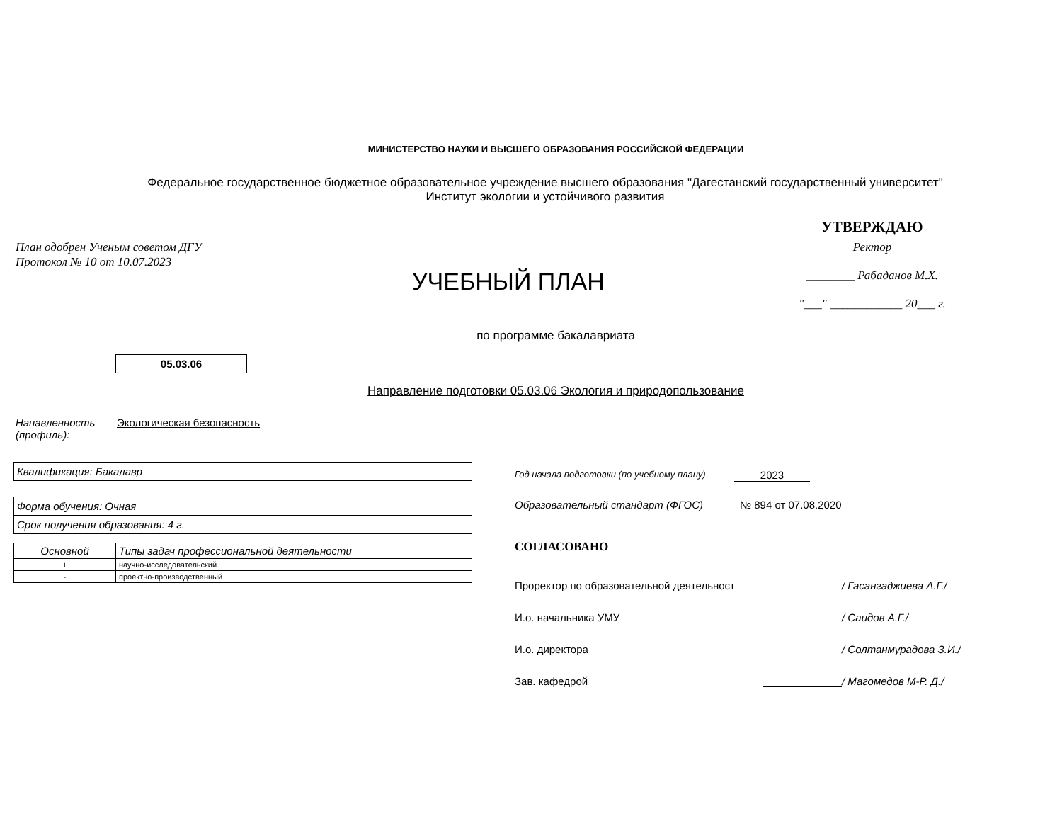МИНИСТЕРСТВО НАУКИ И ВЫСШЕГО ОБРАЗОВАНИЯ РОССИЙСКОЙ ФЕДЕРАЦИИ
Федеральное государственное бюджетное образовательное учреждение высшего образования "Дагестанский государственный университет"
Институт экологии и устойчивого развития
План одобрен Ученым советом ДГУ
Протокол № 10 от 10.07.2023
УЧЕБНЫЙ ПЛАН
УТВЕРЖДАЮ
Ректор
________ Рабаданов М.Х.
"___" ____________ 20___ г.
по программе бакалавриата
05.03.06
Направление подготовки 05.03.06 Экология и природопользование
Напавленность
(профиль):
Экологическая безопасность
Квалификация: Бакалавр
Форма обучения: Очная
Срок получения образования: 4 г.
| Основной | Типы задач профессиональной деятельности |
| --- | --- |
| + | научно-исследовательский |
| - | проектно-производственный |
Год начала подготовки (по учебному плану) 2023
Образовательный стандарт (ФГОС) № 894 от 07.08.2020
СОГЛАСОВАНО
Проректор по образовательной деятельност / Гасангаджиева А.Г./
И.о. начальника УМУ / Саидов А.Г./
И.о. директора / Солтанмурадова З.И./
Зав. кафедрой / Магомедов М-Р. Д./